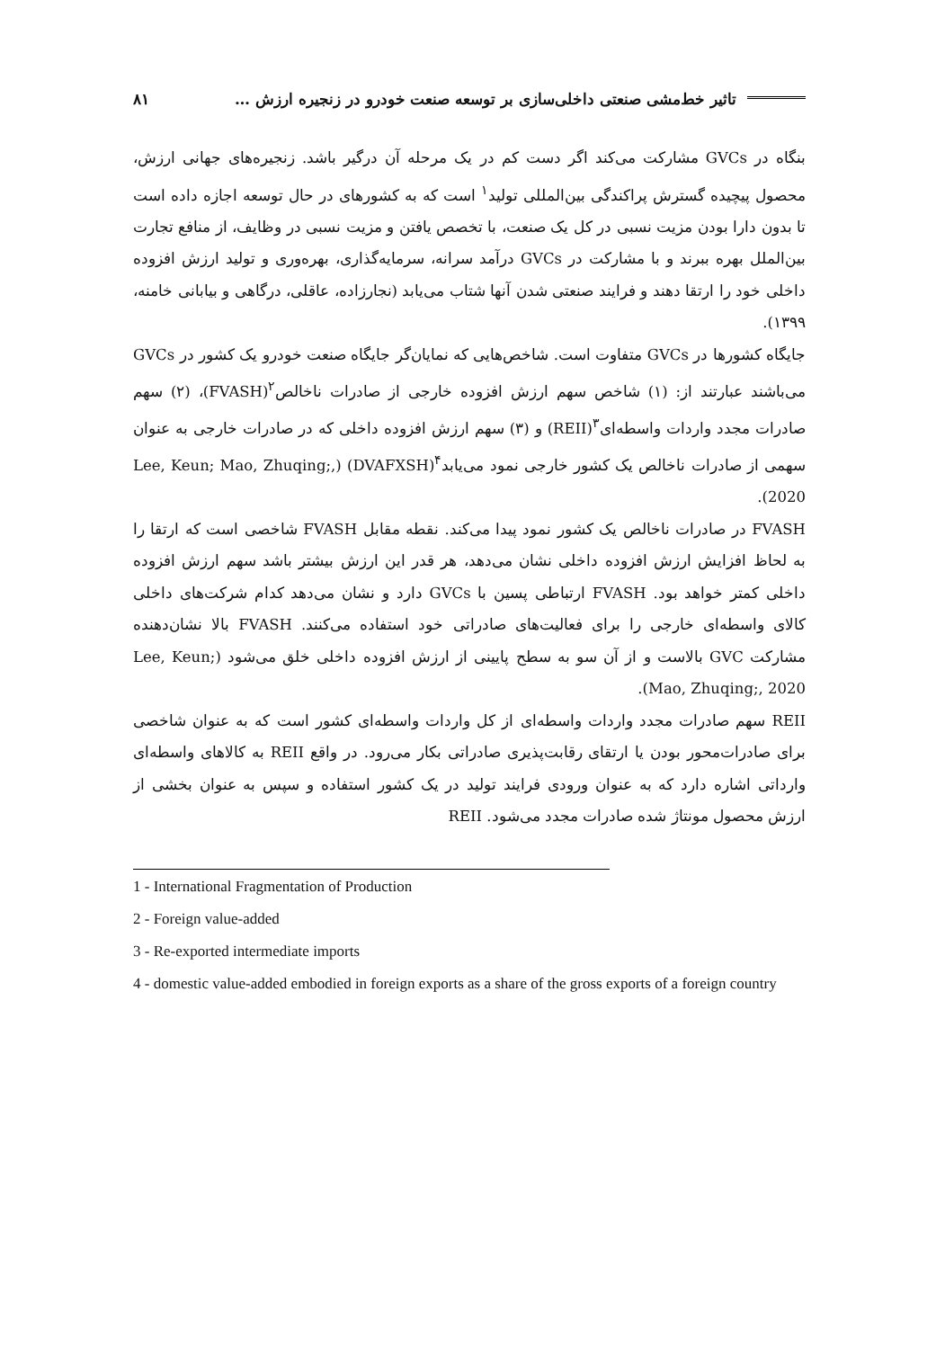تاثیر خط‌مشی صنعتی داخلی‌سازی بر توسعه صنعت خودرو در زنجیره ارزش … ۸۱
بنگاه در GVCs مشارکت می‌کند اگر دست کم در یک مرحله آن درگیر باشد. زنجیره‌های جهانی ارزش، محصول پیچیده گسترش پراکندگی بین‌المللی تولید<sup>۱</sup> است که به کشورهای در حال توسعه اجازه داده است تا بدون دارا بودن مزیت نسبی در کل یک صنعت، با تخصص یافتن و مزیت نسبی در وظایف، از منافع تجارت بین‌الملل بهره ببرند و با مشارکت در GVCs درآمد سرانه، سرمایه‌گذاری، بهره‌وری و تولید ارزش افزوده داخلی خود را ارتقا دهند و فرایند صنعتی شدن آنها شتاب می‌یابد (نجارزاده، عاقلی، درگاهی و بیابانی خامنه، ۱۳۹۹).
جایگاه کشورها در GVCs متفاوت است. شاخص‌هایی که نمایان‌گر جایگاه صنعت خودرو یک کشور در GVCs می‌باشند عبارتند از: (۱) شاخص سهم ارزش افزوده خارجی از صادرات ناخالص<sup>۲</sup>(FVASH)، (۲) سهم صادرات مجدد واردات واسطه‌ای<sup>۳</sup>(REII) و (۳) سهم ارزش افزوده داخلی که در صادرات خارجی به عنوان سهمی از صادرات ناخالص یک کشور خارجی نمود می‌یابد<sup>۴</sup>(DVAFXSH) (Lee, Keun; Mao, Zhuqing;, 2020).
FVASH در صادرات ناخالص یک کشور نمود پیدا می‌کند. نقطه مقابل FVASH شاخصی است که ارتقا را به لحاظ افزایش ارزش افزوده داخلی نشان می‌دهد، هر قدر این ارزش بیشتر باشد سهم ارزش افزوده داخلی کمتر خواهد بود. FVASH ارتباطی پسین با GVCs دارد و نشان می‌دهد کدام شرکت‌های داخلی کالای واسطه‌ای خارجی را برای فعالیت‌های صادراتی خود استفاده می‌کنند. FVASH بالا نشان‌دهنده مشارکت GVC بالاست و از آن سو به سطح پایینی از ارزش افزوده داخلی خلق می‌شود (Lee, Keun; Mao, Zhuqing;, 2020).
REII سهم صادرات مجدد واردات واسطه‌ای از کل واردات واسطه‌ای کشور است که به عنوان شاخصی برای صادرات‌محور بودن یا ارتقای رقابت‌پذیری صادراتی بکار می‌رود. در واقع REII به کالاهای واسطه‌ای وارداتی اشاره دارد که به عنوان ورودی فرایند تولید در یک کشور استفاده و سپس به عنوان بخشی از ارزش محصول مونتاژ شده صادرات مجدد می‌شود. REII
1 - International Fragmentation of Production
2 - Foreign value-added
3 - Re-exported intermediate imports
4 - domestic value-added embodied in foreign exports as a share of the gross exports of a foreign country